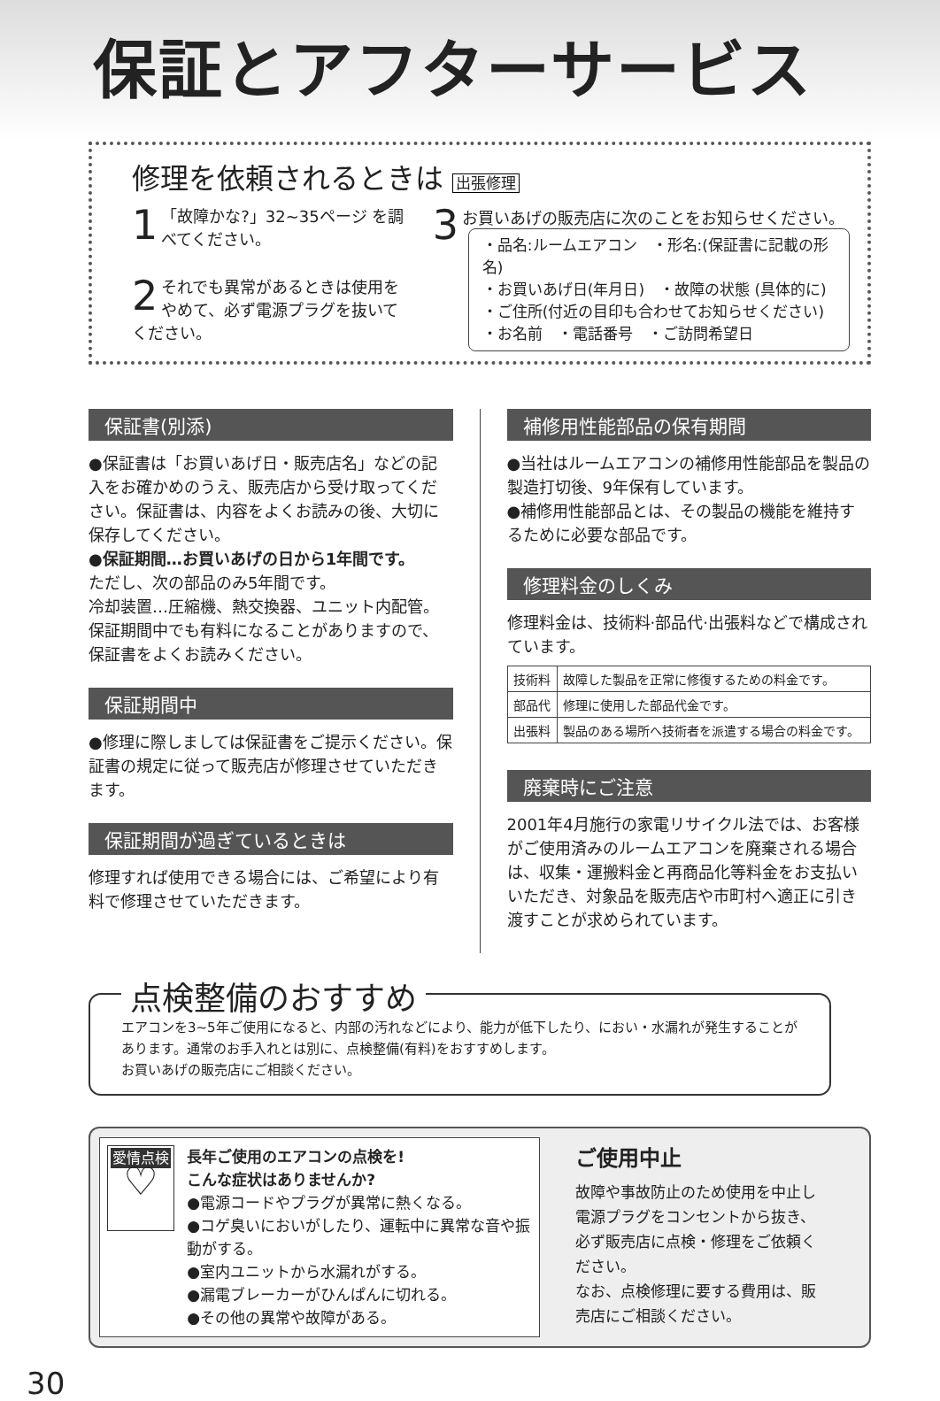保証とアフターサービス
修理を依頼されるときは 出張修理
1 「故障かな?」32~35ページ を調べてください。
2 それでも異常があるときは使用をやめて、必ず電源プラグを抜いてください。
3 お買いあげの販売店に次のことをお知らせください。
・品名:ルームエアコン　・形名:(保証書に記載の形名)
・お買いあげ日(年月日)　・故障の状態 (具体的に)
・ご住所(付近の目印も合わせてお知らせください)
・お名前　・電話番号　・ご訪問希望日
保証書(別添)
●保証書は「お買いあげ日・販売店名」などの記入をお確かめのうえ、販売店から受け取ってください。保証書は、内容をよくお読みの後、大切に保存してください。
●保証期間…お買いあげの日から1年間です。
ただし、次の部品のみ5年間です。
冷却装置…圧縮機、熱交換器、ユニット内配管。
保証期間中でも有料になることがありますので、保証書をよくお読みください。
保証期間中
●修理に際しましては保証書をご提示ください。保証書の規定に従って販売店が修理させていただきます。
保証期間が過ぎているときは
修理すれば使用できる場合には、ご希望により有料で修理させていただきます。
補修用性能部品の保有期間
●当社はルームエアコンの補修用性能部品を製品の製造打切後、9年保有しています。
●補修用性能部品とは、その製品の機能を維持するために必要な部品です。
修理料金のしくみ
修理料金は、技術料·部品代·出張料などで構成されています。
| 技術料 | 故障した製品を正常に修復するための料金です。 |
| 部品代 | 修理に使用した部品代金です。 |
| 出張料 | 製品のある場所へ技術者を派遣する場合の料金です。 |
廃棄時にご注意
2001年4月施行の家電リサイクル法では、お客様がご使用済みのルームエアコンを廃棄される場合は、収集・運搬料金と再商品化等料金をお支払いいただき、対象品を販売店や市町村へ適正に引き渡すことが求められています。
点検整備のおすすめ
エアコンを3~5年ご使用になると、内部の汚れなどにより、能力が低下したり、におい・水漏れが発生することがあります。通常のお手入れとは別に、点検整備(有料)をおすすめします。
お買いあげの販売店にご相談ください。
愛情点検
♡
長年ご使用のエアコンの点検を!
こんな症状はありませんか?
●電源コードやプラグが異常に熱くなる。
●コゲ臭いにおいがしたり、運転中に異常な音や振動がする。
●室内ユニットから水漏れがする。
●漏電ブレーカーがひんぱんに切れる。
●その他の異常や故障がある。
ご使用中止
故障や事故防止のため使用を中止し電源プラグをコンセントから抜き、必ず販売店に点検・修理をご依頼ください。
なお、点検修理に要する費用は、販売店にご相談ください。
30